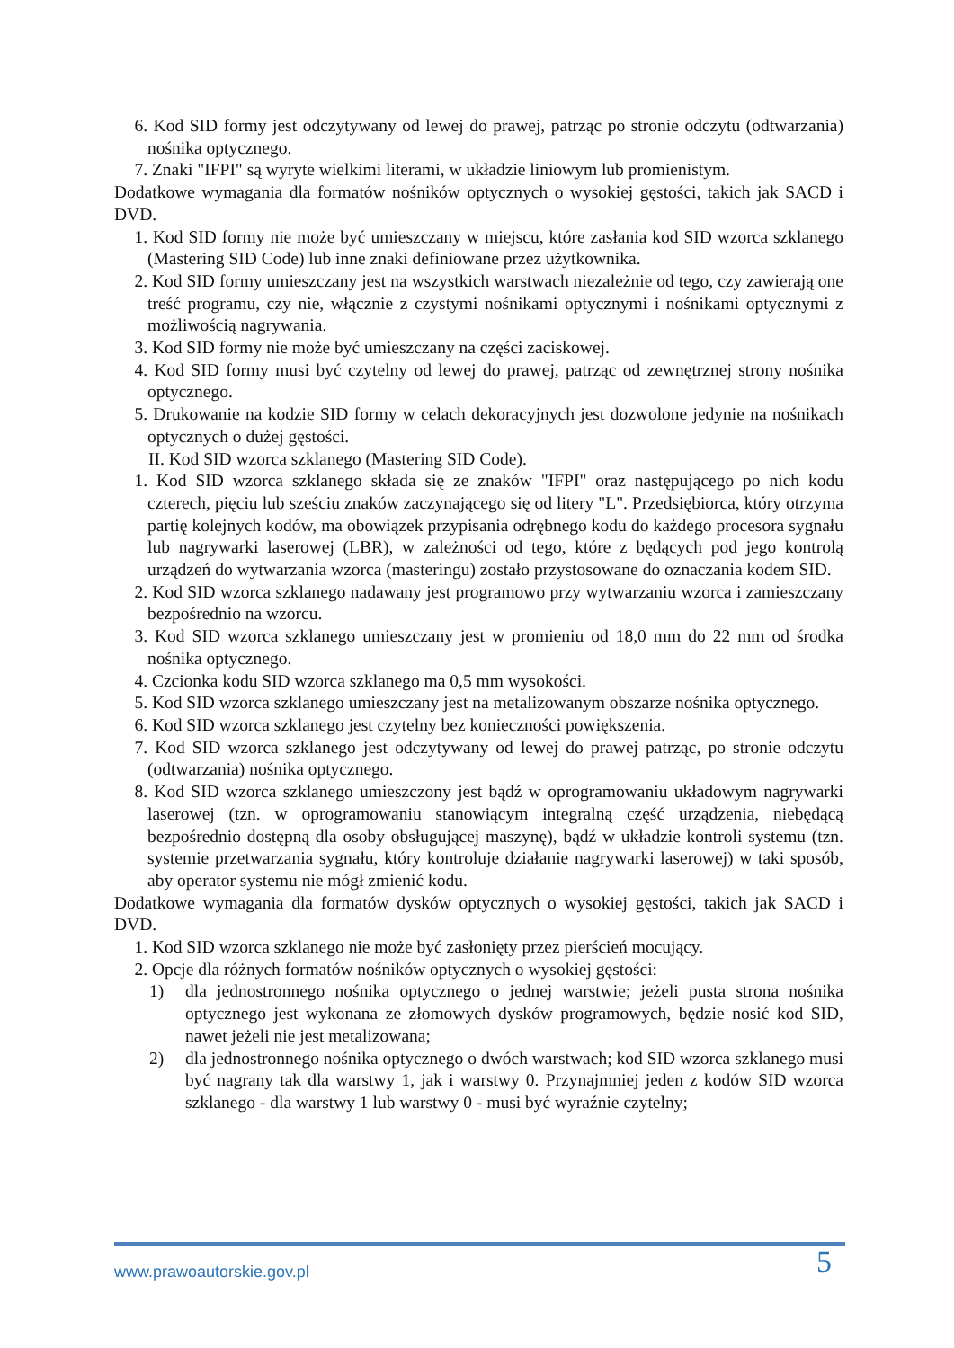6. Kod SID formy jest odczytywany od lewej do prawej, patrząc po stronie odczytu (odtwarzania) nośnika optycznego.
7. Znaki "IFPI" są wyryte wielkimi literami, w układzie liniowym lub promienistym.
Dodatkowe wymagania dla formatów nośników optycznych o wysokiej gęstości, takich jak SACD i DVD.
1. Kod SID formy nie może być umieszczany w miejscu, które zasłania kod SID wzorca szklanego (Mastering SID Code) lub inne znaki definiowane przez użytkownika.
2. Kod SID formy umieszczany jest na wszystkich warstwach niezależnie od tego, czy zawierają one treść programu, czy nie, włącznie z czystymi nośnikami optycznymi i nośnikami optycznymi z możliwością nagrywania.
3. Kod SID formy nie może być umieszczany na części zaciskowej.
4. Kod SID formy musi być czytelny od lewej do prawej, patrząc od zewnętrznej strony nośnika optycznego.
5. Drukowanie na kodzie SID formy w celach dekoracyjnych jest dozwolone jedynie na nośnikach optycznych o dużej gęstości.
II. Kod SID wzorca szklanego (Mastering SID Code).
1. Kod SID wzorca szklanego składa się ze znaków "IFPI" oraz następującego po nich kodu czterech, pięciu lub sześciu znaków zaczynającego się od litery "L". Przedsiębiorca, który otrzyma partię kolejnych kodów, ma obowiązek przypisania odrębnego kodu do każdego procesora sygnału lub nagrywarki laserowej (LBR), w zależności od tego, które z będących pod jego kontrolą urządzeń do wytwarzania wzorca (masteringu) zostało przystosowane do oznaczania kodem SID.
2. Kod SID wzorca szklanego nadawany jest programowo przy wytwarzaniu wzorca i zamieszczany bezpośrednio na wzorcu.
3. Kod SID wzorca szklanego umieszczany jest w promieniu od 18,0 mm do 22 mm od środka nośnika optycznego.
4. Czcionka kodu SID wzorca szklanego ma 0,5 mm wysokości.
5. Kod SID wzorca szklanego umieszczany jest na metalizowanym obszarze nośnika optycznego.
6. Kod SID wzorca szklanego jest czytelny bez konieczności powiększenia.
7. Kod SID wzorca szklanego jest odczytywany od lewej do prawej patrząc, po stronie odczytu (odtwarzania) nośnika optycznego.
8. Kod SID wzorca szklanego umieszczony jest bądź w oprogramowaniu układowym nagrywarki laserowej (tzn. w oprogramowaniu stanowiącym integralną część urządzenia, niebędącą bezpośrednio dostępną dla osoby obsługującej maszynę), bądź w układzie kontroli systemu (tzn. systemie przetwarzania sygnału, który kontroluje działanie nagrywarki laserowej) w taki sposób, aby operator systemu nie mógł zmienić kodu.
Dodatkowe wymagania dla formatów dysków optycznych o wysokiej gęstości, takich jak SACD i DVD.
1. Kod SID wzorca szklanego nie może być zasłonięty przez pierścień mocujący.
2. Opcje dla różnych formatów nośników optycznych o wysokiej gęstości:
1) dla jednostronnego nośnika optycznego o jednej warstwie; jeżeli pusta strona nośnika optycznego jest wykonana ze złomowych dysków programowych, będzie nosić kod SID, nawet jeżeli nie jest metalizowana;
2) dla jednostronnego nośnika optycznego o dwóch warstwach; kod SID wzorca szklanego musi być nagrany tak dla warstwy 1, jak i warstwy 0. Przynajmniej jeden z kodów SID wzorca szklanego - dla warstwy 1 lub warstwy 0 - musi być wyraźnie czytelny;
www.prawoautorskie.gov.pl 5